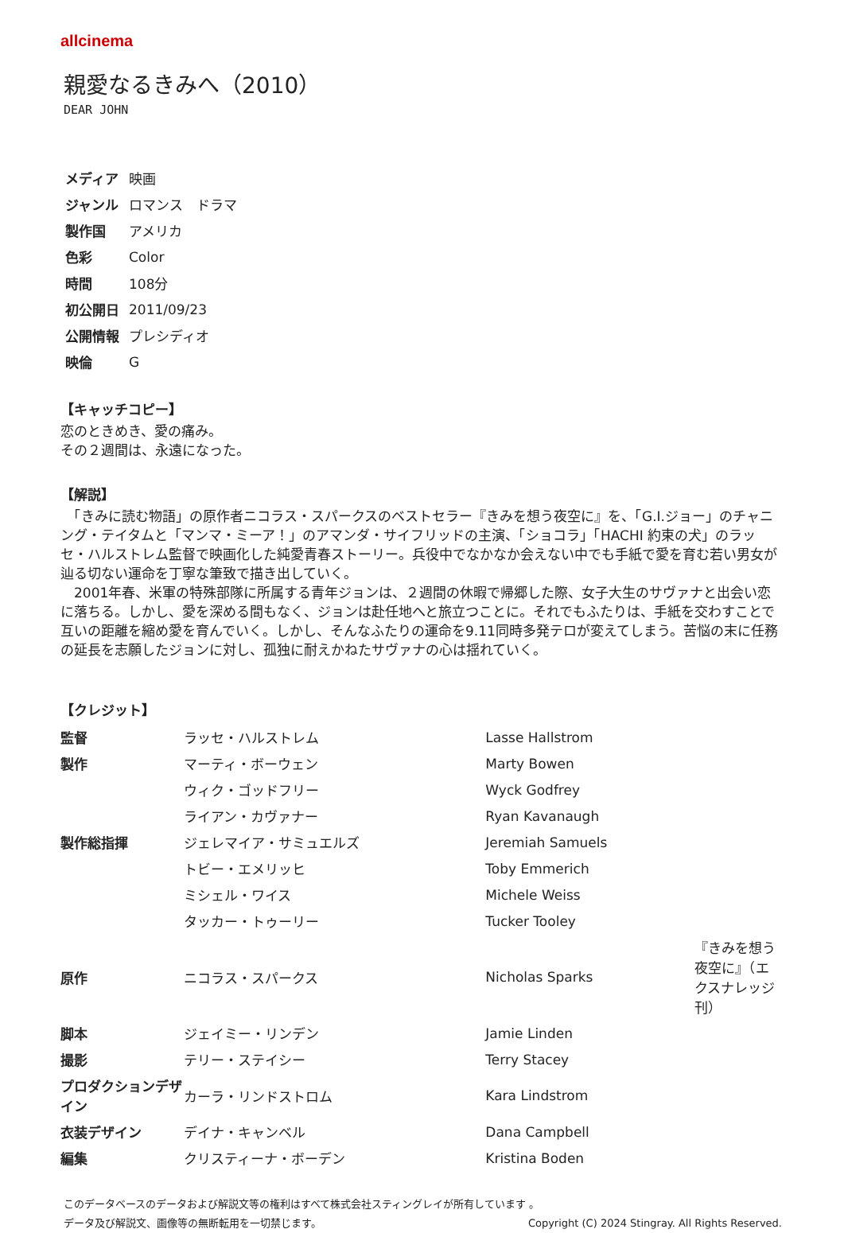allcinema
親愛なるきみへ（2010）
DEAR JOHN
| メディア | 映画 |
| ジャンル | ロマンス ドラマ |
| 製作国 | アメリカ |
| 色彩 | Color |
| 時間 | 108分 |
| 初公開日 | 2011/09/23 |
| 公開情報 | プレシディオ |
| 映倫 | G |
【キャッチコピー】
恋のときめき、愛の痛み。
その２週間は、永遠になった。
【解説】
　「きみに読む物語」の原作者ニコラス・スパークスのベストセラー『きみを想う夜空に』を、「G.I.ジョー」のチャニング・テイタムと「マンマ・ミーア！」のアマンダ・サイフリッドの主演、「ショコラ」「HACHI 約束の犬」のラッセ・ハルストレム監督で映画化した純愛青春ストーリー。兵役中でなかなか会えない中でも手紙で愛を育む若い男女が辿る切ない運命を丁寧な筆致で描き出していく。
　2001年春、米軍の特殊部隊に所属する青年ジョンは、２週間の休暇で帰郷した際、女子大生のサヴァナと出会い恋に落ちる。しかし、愛を深める間もなく、ジョンは赴任地へと旅立つことに。それでもふたりは、手紙を交わすことで互いの距離を縮め愛を育んでいく。しかし、そんなふたりの運命を9.11同時多発テロが変えてしまう。苦悩の末に任務の延長を志願したジョンに対し、孤独に耐えかねたサヴァナの心は揺れていく。
【クレジット】
| 監督 | ラッセ・ハルストレム | Lasse Hallstrom | |
| 製作 | マーティ・ボーウェン | Marty Bowen | |
| | ウィク・ゴッドフリー | Wyck Godfrey | |
| | ライアン・カヴァナー | Ryan Kavanaugh | |
| 製作総指揮 | ジェレマイア・サミュエルズ | Jeremiah Samuels | |
| | トビー・エメリッヒ | Toby Emmerich | |
| | ミシェル・ワイス | Michele Weiss | |
| | タッカー・トゥーリー | Tucker Tooley | |
| 原作 | ニコラス・スパークス | Nicholas Sparks | 『きみを想う夜空に』（エクスナレッジ刊） |
| 脚本 | ジェイミー・リンデン | Jamie Linden | |
| 撮影 | テリー・ステイシー | Terry Stacey | |
| プロダクションデザイン | カーラ・リンドストロム | Kara Lindstrom | |
| 衣装デザイン | デイナ・キャンベル | Dana Campbell | |
| 編集 | クリスティーナ・ボーデン | Kristina Boden | |
このデータベースのデータおよび解説文等の権利はすべて株式会社スティングレイが所有しています 。
データ及び解説文、画像等の無断転用を一切禁じます。 Copyright (C) 2024 Stingray. All Rights Reserved.